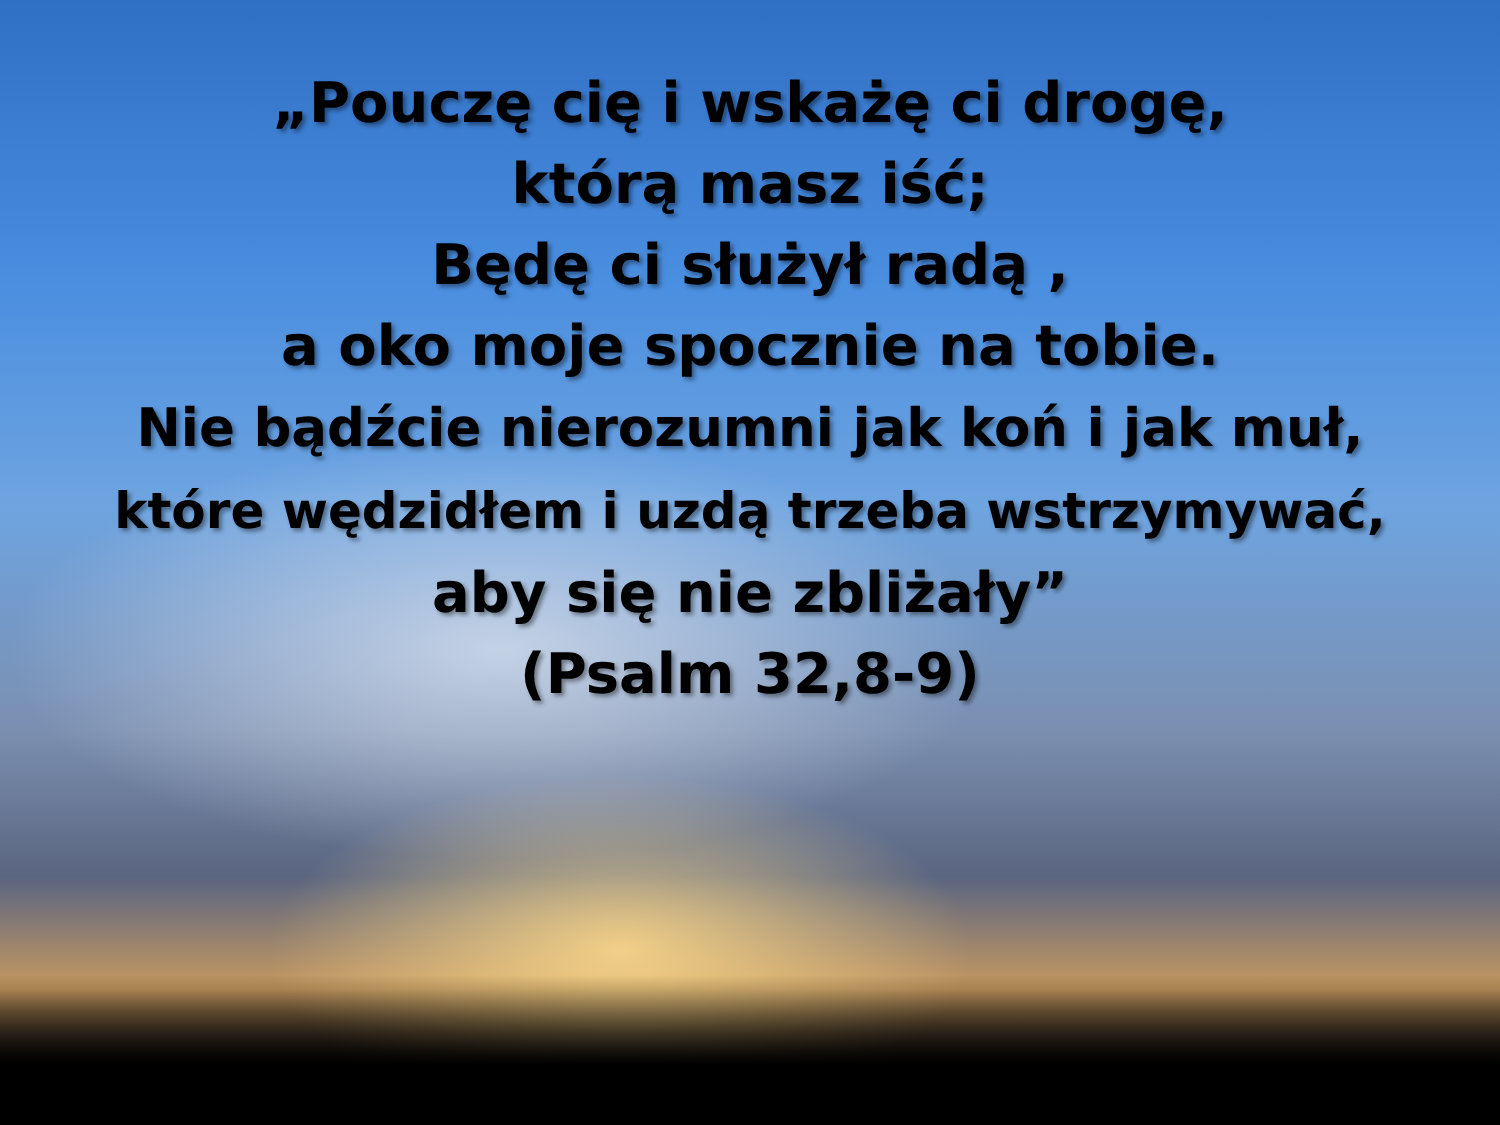„Pouczę cię i wskażę ci drogę,
którą masz iść;
Będę ci służył radą ,
a oko moje spocznie na tobie.
Nie bądźcie nierozumni jak koń i jak muł,
które wędzidłem i uzdą trzeba wstrzymywać,
aby się nie zbliżały”
(Psalm 32,8-9)